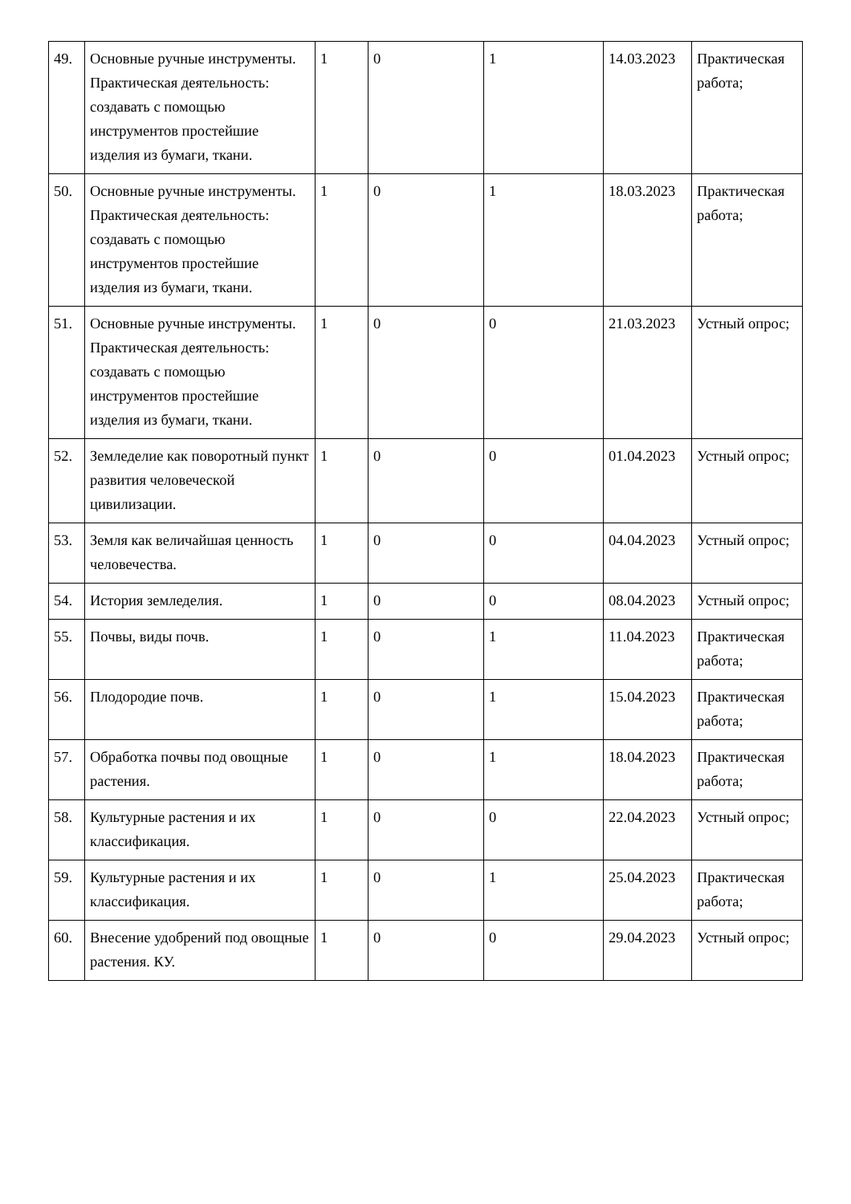| 49. | Основные ручные инструменты. Практическая деятельность: создавать с помощью инструментов простейшие изделия из бумаги, ткани. | 1 | 0 | 1 | 14.03.2023 | Практическая работа; |
| 50. | Основные ручные инструменты. Практическая деятельность: создавать с помощью инструментов простейшие изделия из бумаги, ткани. | 1 | 0 | 1 | 18.03.2023 | Практическая работа; |
| 51. | Основные ручные инструменты. Практическая деятельность: создавать с помощью инструментов простейшие изделия из бумаги, ткани. | 1 | 0 | 0 | 21.03.2023 | Устный опрос; |
| 52. | Земледелие как поворотный пункт развития человеческой цивилизации. | 1 | 0 | 0 | 01.04.2023 | Устный опрос; |
| 53. | Земля как величайшая ценность человечества. | 1 | 0 | 0 | 04.04.2023 | Устный опрос; |
| 54. | История земледелия. | 1 | 0 | 0 | 08.04.2023 | Устный опрос; |
| 55. | Почвы, виды почв. | 1 | 0 | 1 | 11.04.2023 | Практическая работа; |
| 56. | Плодородие почв. | 1 | 0 | 1 | 15.04.2023 | Практическая работа; |
| 57. | Обработка почвы под овощные растения. | 1 | 0 | 1 | 18.04.2023 | Практическая работа; |
| 58. | Культурные растения и их классификация. | 1 | 0 | 0 | 22.04.2023 | Устный опрос; |
| 59. | Культурные растения и их классификация. | 1 | 0 | 1 | 25.04.2023 | Практическая работа; |
| 60. | Внесение удобрений под овощные растения. КУ. | 1 | 0 | 0 | 29.04.2023 | Устный опрос; |